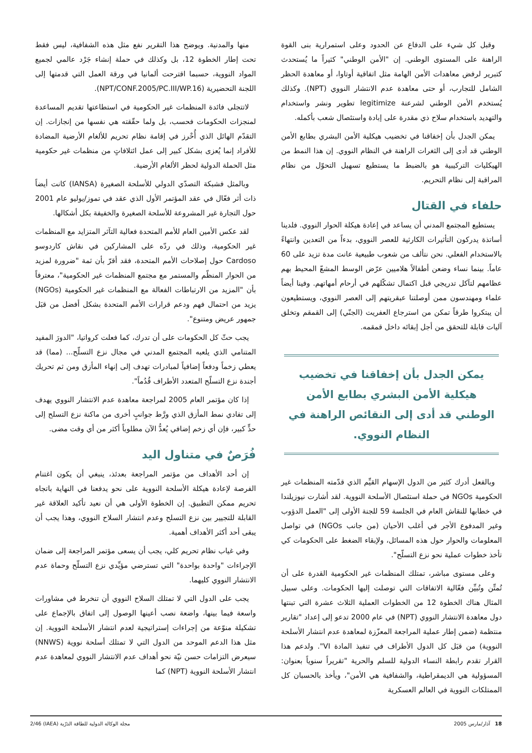وقبل كل شيء على الدفاع عن الحدود وعلى استمرارية بنى القوة الراهنة على المستوى الوطني. إن "الأمن الوطني" كثيراً ما يُستحدث كتبرير لرفض معاهدات الأمن الهامة مثل اتفاقية أوتاوا، أو معاهدة الحظر الشامل للتجارب، أو حتى معاهدة عدم الانتشار النووي (NPT). وكذلك يُستخدم الأمن الوطني لشرعنة legitimize تطوير ونشر واستخدام والتهديد باستخدام سلاح ذي مقدرة على إبادة واستئصال شعب بأكمله.
يمكن الجدل بأن إخفاقنا في تخضيب هيكلية الأمن البشري بطابع الأمن الوطني قد أدى إلى الثغرات الراهنة في النظام النووي. إن هذا النمط من الهيكليات التركيبية هو بالضبط ما يستطيع تسهيل التحوّل من نظام المراقبة إلى نظام التحريم.
حلفاء في القتال
يستطيع المجتمع المدني أن يساعد في إعادة هيكلة الحوار النووي. فلدينا أساتذة يدركون التأثيرات الكارثية للعصر النووي، بدءاً من التعدين وانتهاءً بالاستخدام الفعلي. نحن نتألف من شعوب طبيعية عانت مدة تزيد على 60 عاماً. بينما نساء وضعن أطفالاً هلاميين عرّض الوسط المشعّ المحيط بهم عظامهم لتآكل تدريجي قبل اكتمال تشكّلهم في أرحام أمهاتهم. وفينا أيضاً علماء ومهندسون ممن أوصلتنا عبقريتهم إلى العصر النووي، ويستطيعون أن يبتكروا طرقاً تمكن من استرجاع العفريت (الجنّي) إلى القمقم وتخلق آليات قابلة للتحقق من أجل إبقائه داخل قمقمه.
يمكن الجدل بأن إخفاقنا في تخضيب هيكلية الأمن البشري بطابع الأمن الوطني قد أدى إلى النقائص الراهنة في النظام النووي.
وبالفعل أدرك كثير من الدول الإسهام القيِّم الذي قدّمته المنظمات غير الحكومية NGOs في حملة استئصال الأسلحة النووية. لقد أشارت نيوزيلندا في خطابها للنقاش العام في الجلسة 59 للجنة الأولى إلى "العمل الدؤوب وغير المدفوع الأجر في أغلب الأحيان (من جانب NGOs) في تواصل المعلومات والحوار حول هذه المسائل، ولإبقاء الضغط على الحكومات كي تأخذ خطوات عملية نحو نزع التسلّح".
وعلى مستوى مباشر، تمتلك المنظمات غير الحكومية القدرة على أن تُمتِّن وتُبيِّن فعّالية الاتفاقات التي توصلت إليها الحكومات. وعلى سبيل المثال هناك الخطوة 12 من الخطوات العملية الثلاث عشرة التي تبنتها دول معاهدة الانتشار النووي (NPT) في عام 2000 تدعو إلى إعداد "تقارير منتظمة (ضمن إطار عملية المراجعة المعزّزة لمعاهدة عدم انتشار الأسلحة النووية) من قبَل كل الدول الأطراف في تنفيذ المادة VI". ولدعم هذا القرار تقدم رابطة النساء الدولية للسلم والحرية "تقريراً سنوياً بعنوان: المسؤولية هي الديمقراطية، والشفافية هي الأمن"، ويأخذ بالحسبان كل الممتلكات النووية في العالم العسكرية
منها والمدنية. ويوضح هذا التقرير نفع مثل هذه الشفافية، ليس فقط تحت إطار الخطوة 12، بل وكذلك في حملة إنشاء جَرْد عالمي لجميع المواد النووية، حسبما اقترحت ألمانيا في ورقة العمل التي قدمتها إلى اللجنة التحضيرية (NPT/CONF.2005/PC.III/WP.16).
لاتتجلى فائدة المنظمات غير الحكومية في استطاعتها تقديم المساعدة لمنجزات الحكومات فحسب، بل ولما حقّقته هي نفسها من إنجازات. إن التقدّم الهائل الذي أُحْرز في إقامة نظام تحريم للألغام الأرضية المضادة للأفراد إنما يُعزى بشكل كبير إلى عمل ائتلافاتٍ من منظمات غير حكومية مثل الحملة الدولية لحظر الألغام الأرضية.
وبالمثل فشبكة التصدّي الدولي للأسلحة الصغيرة (IANSA) كانت أيضاً ذات أثر فعّال في عقد المؤتمر الأول الذي عقد في تموز/يوليو عام 2001 حول التجارة غير المشروعة للأسلحة الصغيرة والخفيفة بكل أشكالها.
لقد عكس الأمين العام للأمم المتحدة فعالية التآثر المتزايد مع المنظمات غير الحكومية، وذلك في ردّه على المشاركين في نقاش كاردوسو Cardoso حول إصلاحات الأمم المتحدة، فقد أقرّ بأن ثمة "ضرورة لمزيد من الحوار المنظّم والمستمر مع مجتمع المنظمات غير الحكومية"، معترفاً بأن "المزيد من الارتباطات الفعالة مع المنظمات غير الحكومية (NGOs) يزيد من احتمال فهم ودعم قرارات الأمم المتحدة بشكل أفضل من قبَل جمهور عريض ومتنوع".
يجب حثّ كل الحكومات على أن تدرك، كما فعلت كرواتيا، "الدورَ المفيد المتنامي الذي يلعبه المجتمع المدني في مجال نزع التسلّح... (مما) قد يعطي زخماً ودفعاً إضافياً لمبادرات تهدف إلى إنهاء المأزق ومن ثم تحريك أجندة نزع التسلّح المتعدد الأطراف قُدُماً".
إذا كان مؤتمر العام 2005 لمراجعة معاهدة عدم الانتشار النووي يهدف إلى تفادي نمط المأزق الذي ورَّط جوانبٍ أخرى من ماكنة نزع التسلح إلى حدٍّ كبير، فإن أي زخم إضافي يُعدُّ الآن مطلوباً أكثر من أي وقت مضى.
فُرَصٌ في متناول اليد
إن أحد الأهداف من مؤتمر المراجعة بعدئذ، ينبغي أن يكون اغتنام الفرصة لإعادة هيكلة الأسلحة النووية على نحو يدفعنا في النهاية باتجاه تحريم ممكن التطبيق. إن الخطوة الأولى هي أن نعيد تأكيد العلاقة غير القابلة للتجيير بين نزع التسلح وعدم انتشار السلاح النووي، وهذا يجب أن يبقى أحد أكثر الأهداف أهمية.
وفي غياب نظام تحريم كلي، يجب أن يسعى مؤتمر المراجعة إلى ضمان الإجراءات "واحدة بواحدة" التي تسترضي مؤيِّدي نزع التسلّح وحماة عدم الانتشار النووي كليهما.
يجب على الدول التي لا تمتلك السلاح النووي أن تنخرط في مشاورات واسعة فيما بينها، واضعة نصب أعينها الوصول إلى اتفاق بالإجماع على تشكيلة منوّعة من إجراءات إستراتيجية لعدم انتشار الأسلحة النووية. إن مثل هذا الدعم الموحد من الدول التي لا تمتلك أسلحة نووية (NNWS) سيعرض التزامات حسن نيّة نحو أهداف عدم الانتشار النووي لمعاهدة عدم انتشار الأسلحة النووية (NPT) كما
18 آذار/مارس 2005 مجلة الوكالة الدولية للطاقة الذرّية (IAEA) 2/46